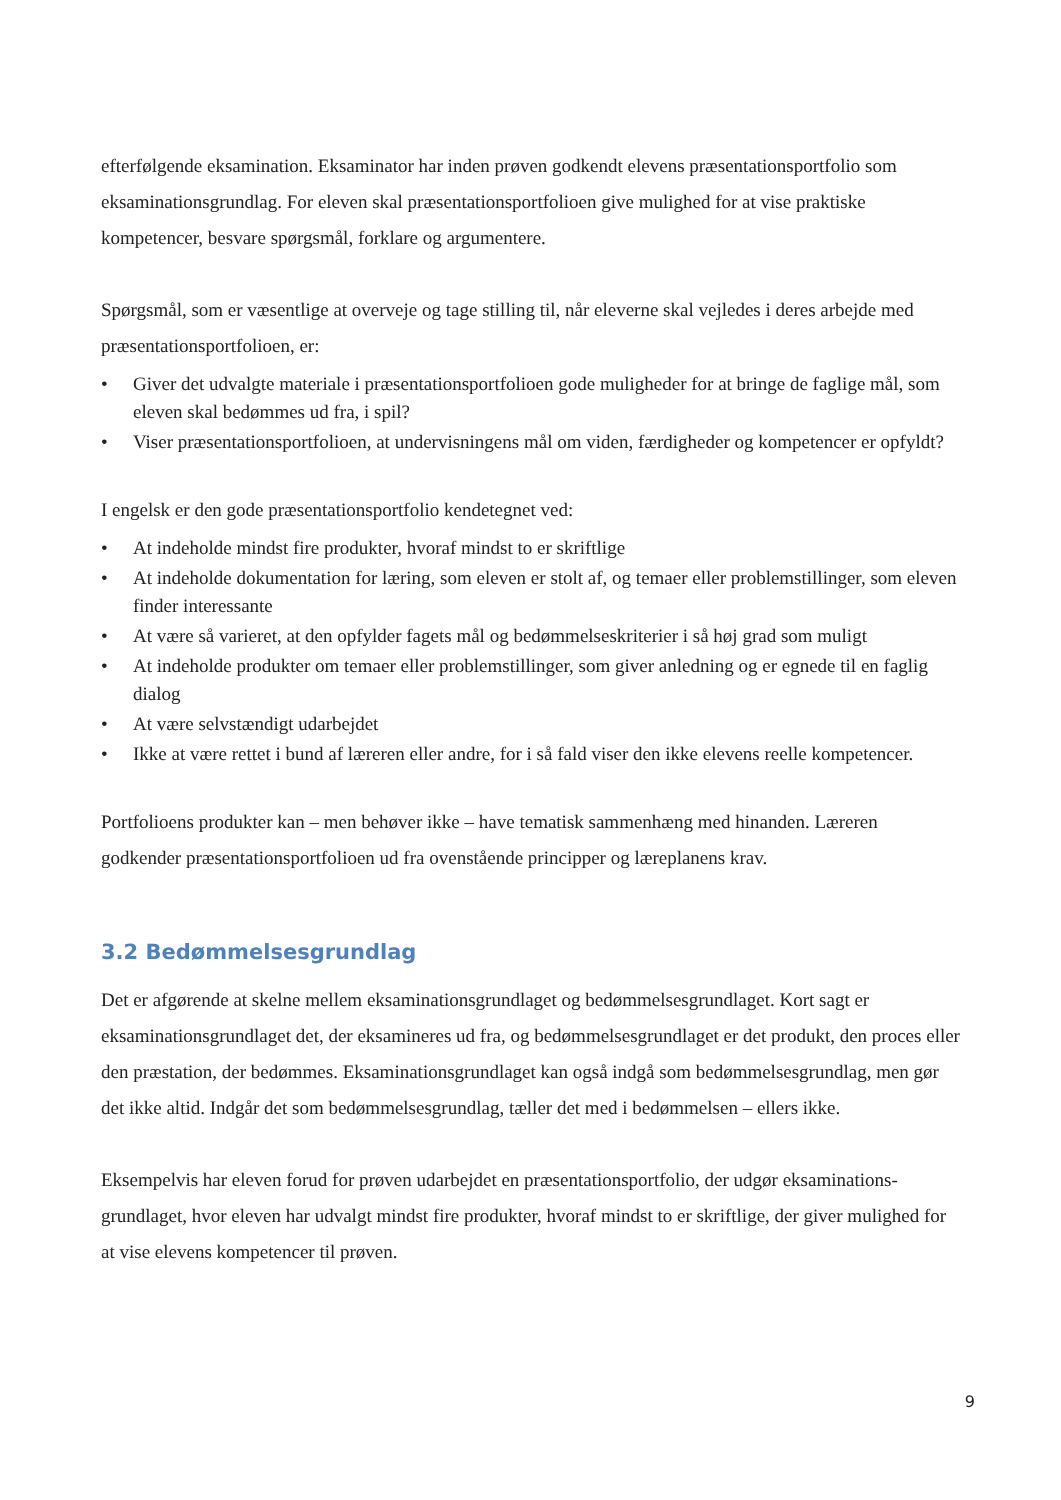efterfølgende eksamination. Eksaminator har inden prøven godkendt elevens præsentationsportfolio som eksaminationsgrundlag. For eleven skal præsentationsportfolioen give mulighed for at vise praktiske kompetencer, besvare spørgsmål, forklare og argumentere.
Spørgsmål, som er væsentlige at overveje og tage stilling til, når eleverne skal vejledes i deres arbejde med præsentationsportfolioen, er:
• Giver det udvalgte materiale i præsentationsportfolioen gode muligheder for at bringe de faglige mål, som eleven skal bedømmes ud fra, i spil?
• Viser præsentationsportfolioen, at undervisningens mål om viden, færdigheder og kompetencer er opfyldt?
I engelsk er den gode præsentationsportfolio kendetegnet ved:
• At indeholde mindst fire produkter, hvoraf mindst to er skriftlige
• At indeholde dokumentation for læring, som eleven er stolt af, og temaer eller problemstillinger, som eleven finder interessante
• At være så varieret, at den opfylder fagets mål og bedømmelseskriterier i så høj grad som muligt
• At indeholde produkter om temaer eller problemstillinger, som giver anledning og er egnede til en faglig dialog
• At være selvstændigt udarbejdet
• Ikke at være rettet i bund af læreren eller andre, for i så fald viser den ikke elevens reelle kompetencer.
Portfolioens produkter kan – men behøver ikke – have tematisk sammenhæng med hinanden. Læreren godkender præsentationsportfolioen ud fra ovenstående principper og læreplanens krav.
3.2 Bedømmelsesgrundlag
Det er afgørende at skelne mellem eksaminationsgrundlaget og bedømmelsesgrundlaget. Kort sagt er eksaminationsgrundlaget det, der eksamineres ud fra, og bedømmelsesgrundlaget er det produkt, den proces eller den præstation, der bedømmes. Eksaminationsgrundlaget kan også indgå som bedømmelsesgrundlag, men gør det ikke altid. Indgår det som bedømmelsesgrundlag, tæller det med i bedømmelsen – ellers ikke.
Eksempelvis har eleven forud for prøven udarbejdet en præsentationsportfolio, der udgør eksaminations-grundlaget, hvor eleven har udvalgt mindst fire produkter, hvoraf mindst to er skriftlige, der giver mulighed for at vise elevens kompetencer til prøven.
9